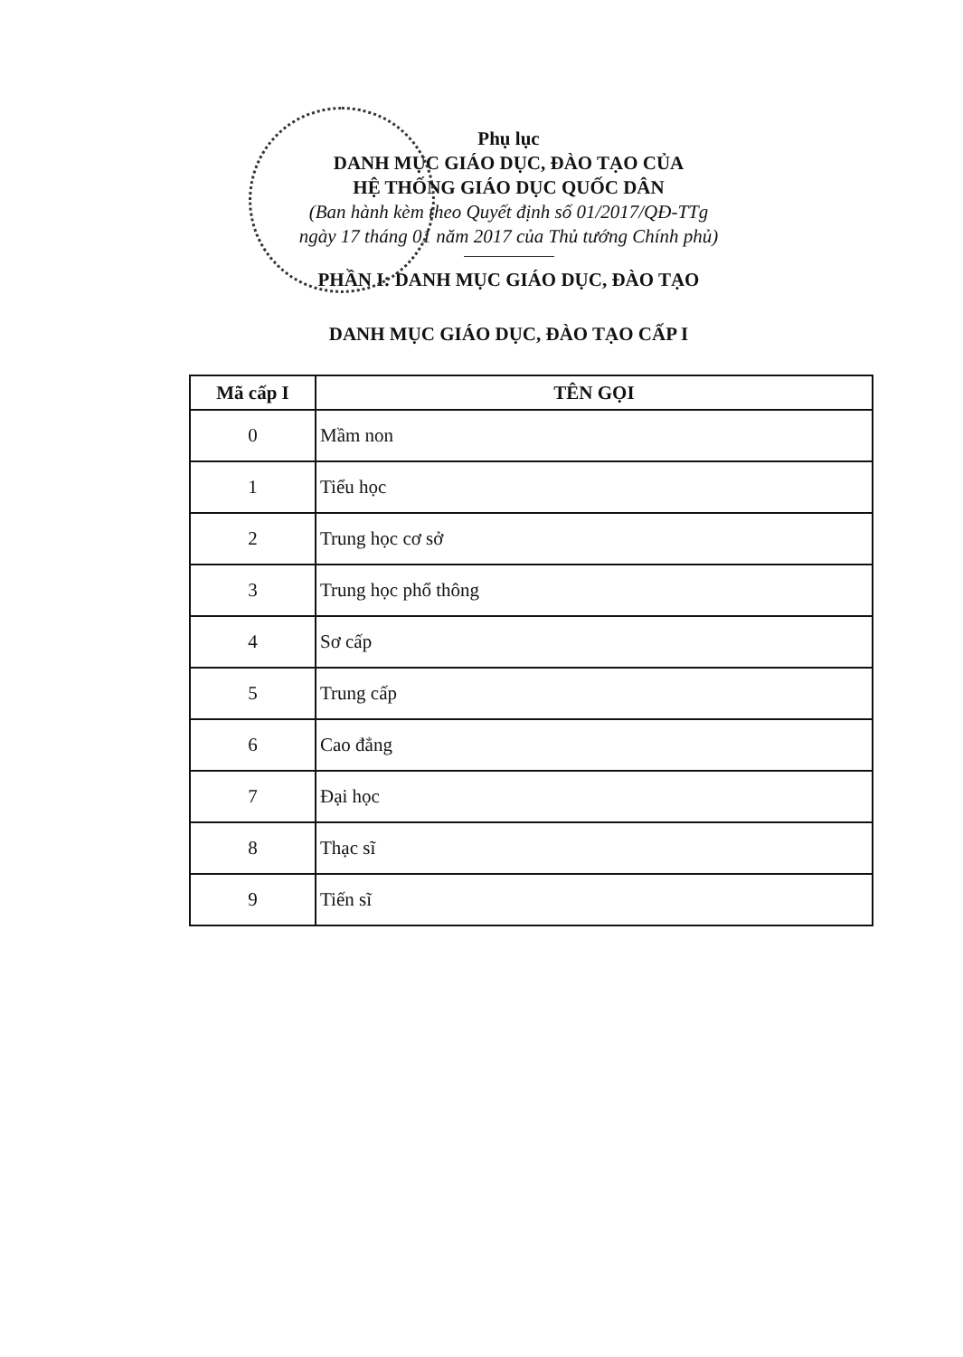Phụ lục
DANH MỤC GIÁO DỤC, ĐÀO TẠO CỦA
HỆ THỐNG GIÁO DỤC QUỐC DÂN
(Ban hành kèm theo Quyết định số 01/2017/QĐ-TTg
ngày 17 tháng 01 năm 2017 của Thủ tướng Chính phủ)
PHẦN I: DANH MỤC GIÁO DỤC, ĐÀO TẠO
DANH MỤC GIÁO DỤC, ĐÀO TẠO CẤP I
| Mã cấp I | TÊN GỌI |
| --- | --- |
| 0 | Mầm non |
| 1 | Tiểu học |
| 2 | Trung học cơ sở |
| 3 | Trung học phổ thông |
| 4 | Sơ cấp |
| 5 | Trung cấp |
| 6 | Cao đẳng |
| 7 | Đại học |
| 8 | Thạc sĩ |
| 9 | Tiến sĩ |